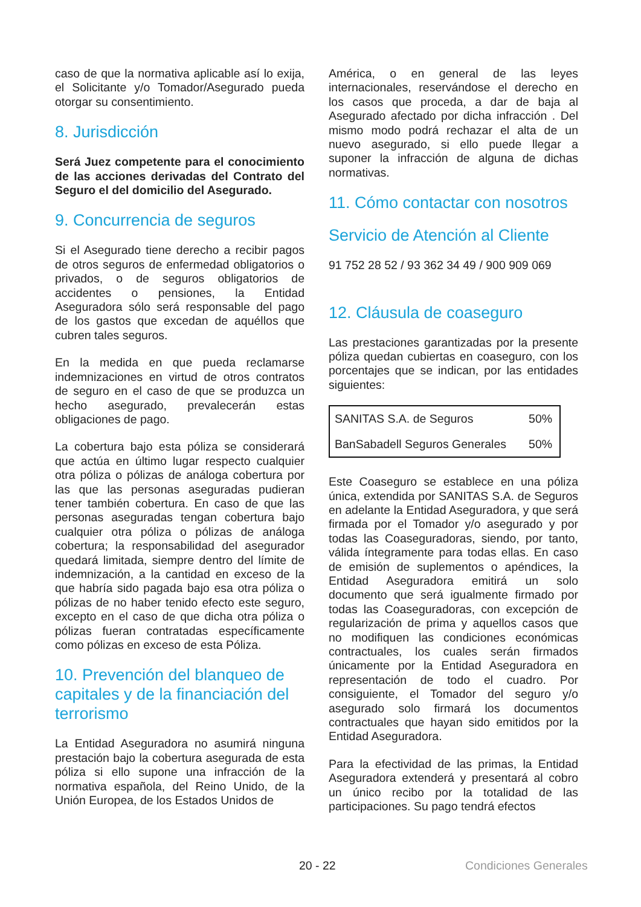caso de que la normativa aplicable así lo exija, el Solicitante y/o Tomador/Asegurado pueda otorgar su consentimiento.
8. Jurisdicción
Será Juez competente para el conocimiento de las acciones derivadas del Contrato del Seguro el del domicilio del Asegurado.
9. Concurrencia de seguros
Si el Asegurado tiene derecho a recibir pagos de otros seguros de enfermedad obligatorios o privados, o de seguros obligatorios de accidentes o pensiones, la Entidad Aseguradora sólo será responsable del pago de los gastos que excedan de aquéllos que cubren tales seguros.
En la medida en que pueda reclamarse indemnizaciones en virtud de otros contratos de seguro en el caso de que se produzca un hecho asegurado, prevalecerán estas obligaciones de pago.
La cobertura bajo esta póliza se considerará que actúa en último lugar respecto cualquier otra póliza o pólizas de análoga cobertura por las que las personas aseguradas pudieran tener también cobertura. En caso de que las personas aseguradas tengan cobertura bajo cualquier otra póliza o pólizas de análoga cobertura; la responsabilidad del asegurador quedará limitada, siempre dentro del límite de indemnización, a la cantidad en exceso de la que habría sido pagada bajo esa otra póliza o pólizas de no haber tenido efecto este seguro, excepto en el caso de que dicha otra póliza o pólizas fueran contratadas específicamente como pólizas en exceso de esta Póliza.
10. Prevención del blanqueo de capitales y de la financiación del terrorismo
La Entidad Aseguradora no asumirá ninguna prestación bajo la cobertura asegurada de esta póliza si ello supone una infracción de la normativa española, del Reino Unido, de la Unión Europea, de los Estados Unidos de
América, o en general de las leyes internacionales, reservándose el derecho en los casos que proceda, a dar de baja al Asegurado afectado por dicha infracción . Del mismo modo podrá rechazar el alta de un nuevo asegurado, si ello puede llegar a suponer la infracción de alguna de dichas normativas.
11. Cómo contactar con nosotros
Servicio de Atención al Cliente
91 752 28 52 / 93 362 34 49 / 900 909 069
12. Cláusula de coaseguro
Las prestaciones garantizadas por la presente póliza quedan cubiertas en coaseguro, con los porcentajes que se indican, por las entidades siguientes:
| SANITAS S.A. de Seguros | 50% |
| BanSabadell Seguros Generales | 50% |
Este Coaseguro se establece en una póliza única, extendida por SANITAS S.A. de Seguros en adelante la Entidad Aseguradora, y que será firmada por el Tomador y/o asegurado y por todas las Coaseguradoras, siendo, por tanto, válida íntegramente para todas ellas. En caso de emisión de suplementos o apéndices, la Entidad Aseguradora emitirá un solo documento que será igualmente firmado por todas las Coaseguradoras, con excepción de regularización de prima y aquellos casos que no modifiquen las condiciones económicas contractuales, los cuales serán firmados únicamente por la Entidad Aseguradora en representación de todo el cuadro. Por consiguiente, el Tomador del seguro y/o asegurado solo firmará los documentos contractuales que hayan sido emitidos por la Entidad Aseguradora.
Para la efectividad de las primas, la Entidad Aseguradora extenderá y presentará al cobro un único recibo por la totalidad de las participaciones. Su pago tendrá efectos
20 - 22 Condiciones Generales